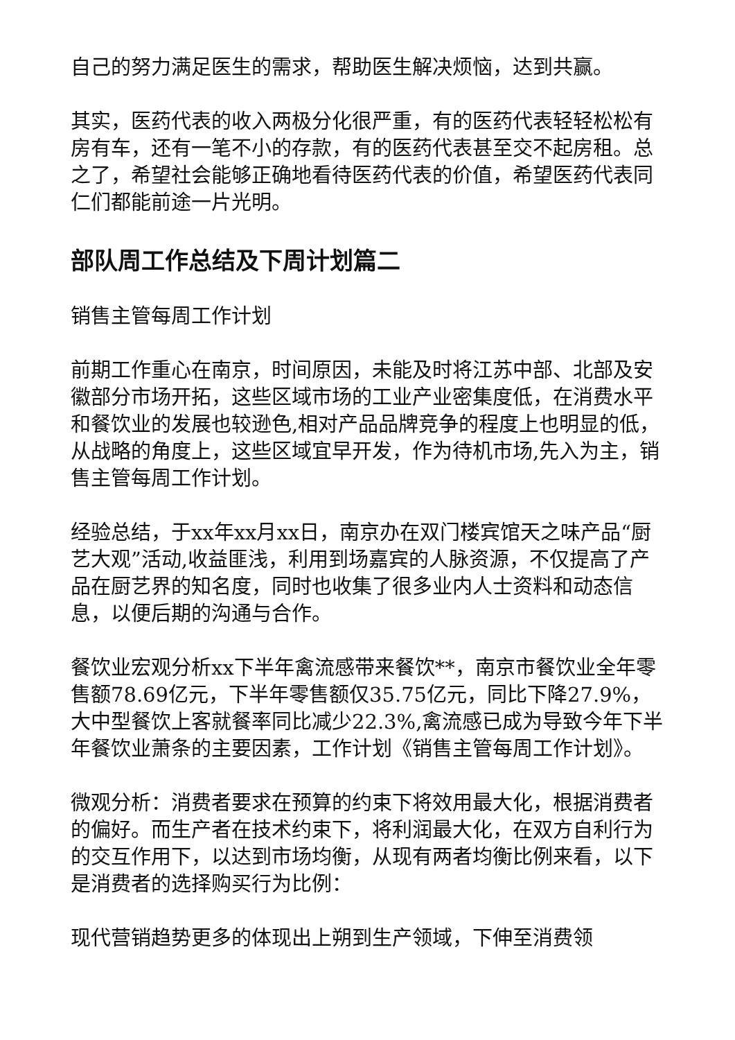自己的努力满足医生的需求，帮助医生解决烦恼，达到共赢。
其实，医药代表的收入两极分化很严重，有的医药代表轻轻松松有房有车，还有一笔不小的存款，有的医药代表甚至交不起房租。总之了，希望社会能够正确地看待医药代表的价值，希望医药代表同仁们都能前途一片光明。
部队周工作总结及下周计划篇二
销售主管每周工作计划
前期工作重心在南京，时间原因，未能及时将江苏中部、北部及安徽部分市场开拓，这些区域市场的工业产业密集度低，在消费水平和餐饮业的发展也较逊色,相对产品品牌竞争的程度上也明显的低，从战略的角度上，这些区域宜早开发，作为待机市场,先入为主，销售主管每周工作计划。
经验总结，于xx年xx月xx日，南京办在双门楼宾馆天之味产品“厨艺大观”活动,收益匪浅，利用到场嘉宾的人脉资源，不仅提高了产品在厨艺界的知名度，同时也收集了很多业内人士资料和动态信息，以便后期的沟通与合作。
餐饮业宏观分析xx下半年禽流感带来餐饮**，南京市餐饮业全年零售额78.69亿元，下半年零售额仅35.75亿元，同比下降27.9%，大中型餐饮上客就餐率同比减少22.3%,禽流感已成为导致今年下半年餐饮业萧条的主要因素，工作计划《销售主管每周工作计划》。
微观分析：消费者要求在预算的约束下将效用最大化，根据消费者的偏好。而生产者在技术约束下，将利润最大化，在双方自利行为的交互作用下，以达到市场均衡，从现有两者均衡比例来看，以下是消费者的选择购买行为比例：
现代营销趋势更多的体现出上朔到生产领域，下伸至消费领